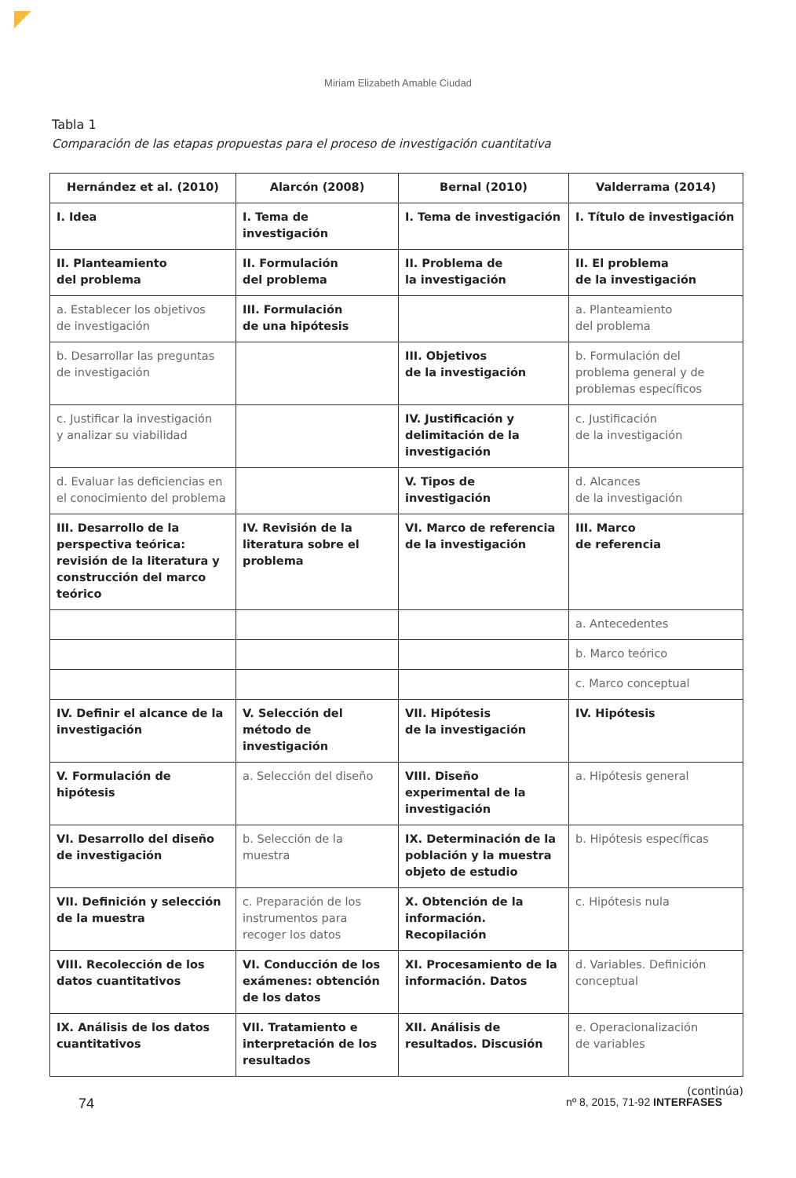Miriam Elizabeth Amable Ciudad
Tabla 1
Comparación de las etapas propuestas para el proceso de investigación cuantitativa
| Hernández et al. (2010) | Alarcón (2008) | Bernal (2010) | Valderrama (2014) |
| --- | --- | --- | --- |
| I. Idea | I. Tema de investigación | I. Tema de investigación | I. Título de investigación |
| II. Planteamiento del problema | II. Formulación del problema | II. Problema de la investigación | II. El problema de la investigación |
| a. Establecer los objetivos de investigación | III. Formulación de una hipótesis | | a. Planteamiento del problema |
| b. Desarrollar las preguntas de investigación | | III. Objetivos de la investigación | b. Formulación del problema general y de problemas específicos |
| c. Justificar la investigación y analizar su viabilidad | | IV. Justificación y delimitación de la investigación | c. Justificación de la investigación |
| d. Evaluar las deficiencias en el conocimiento del problema | | V. Tipos de investigación | d. Alcances de la investigación |
| III. Desarrollo de la perspectiva teórica: revisión de la literatura y construcción del marco teórico | IV. Revisión de la literatura sobre el problema | VI. Marco de referencia de la investigación | III. Marco de referencia |
| | | | a. Antecedentes |
| | | | b. Marco teórico |
| | | | c. Marco conceptual |
| IV. Definir el alcance de la investigación | V. Selección del método de investigación | VII. Hipótesis de la investigación | IV. Hipótesis |
| V. Formulación de hipótesis | a. Selección del diseño | VIII. Diseño experimental de la investigación | a. Hipótesis general |
| VI. Desarrollo del diseño de investigación | b. Selección de la muestra | IX. Determinación de la población y la muestra objeto de estudio | b. Hipótesis específicas |
| VII. Definición y selección de la muestra | c. Preparación de los instrumentos para recoger los datos | X. Obtención de la información. Recopilación | c. Hipótesis nula |
| VIII. Recolección de los datos cuantitativos | VI. Conducción de los exámenes: obtención de los datos | XI. Procesamiento de la información. Datos | d. Variables. Definición conceptual |
| IX. Análisis de los datos cuantitativos | VII. Tratamiento e interpretación de los resultados | XII. Análisis de resultados. Discusión | e. Operacionalización de variables |
(continúa)
74 nº 8, 2015, 71-92 INTERFASES